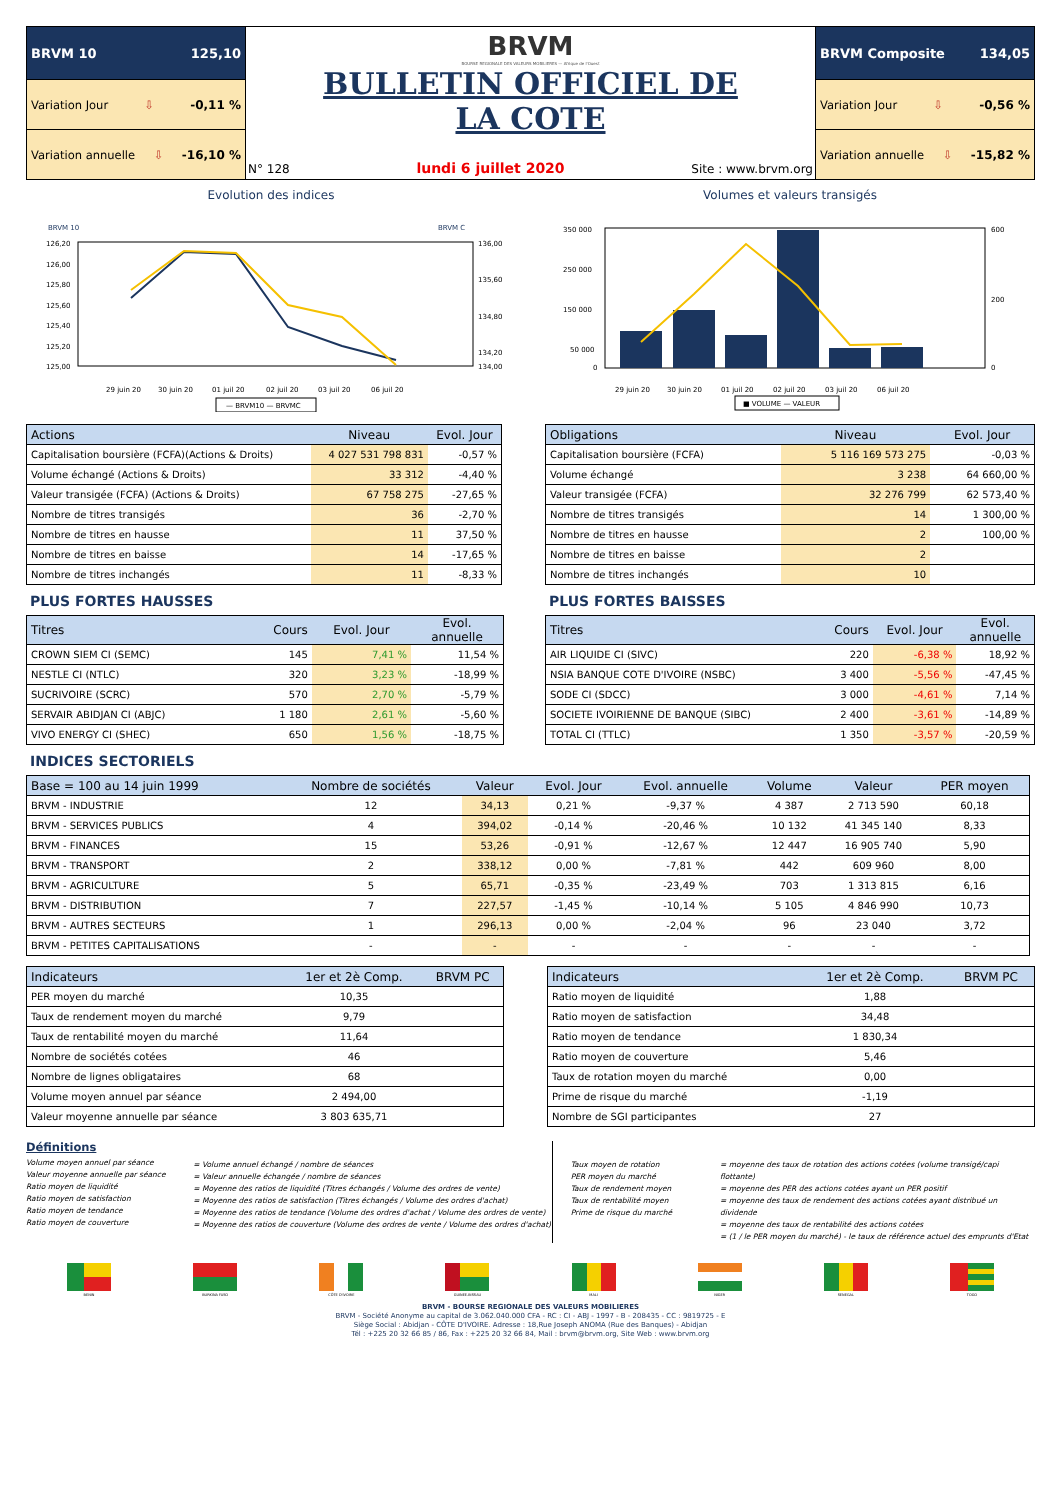BRVM 10 125,10
Variation Jour ⇩ -0,11 %
Variation annuelle ⇩ -16,10 %
BRVM
BOURSE REGIONALE DES VALEURS MOBILIERES — Afrique de l'Ouest
BULLETIN OFFICIEL DE
LA COTE
N° 128 lundi 6 juillet 2020 Site : www.brvm.org
BRVM Composite 134,05
Variation Jour ⇩ -0,56 %
Variation annuelle ⇩ -15,82 %
Evolution des indices
BRVM 10
BRVM C
126,20
126,00
125,80
125,60
125,40
125,20
125,00
136,00
135,60
134,80
134,20
134,00
29 juin 20
30 juin 20
01 juil 20
02 juil 20
03 juil 20
06 juil 20
— BRVM10 — BRVMC
Volumes et valeurs transigés
350 000
250 000
150 000
50 000
0
600
200
0
29 juin 20
30 juin 20
01 juil 20
02 juil 20
03 juil 20
06 juil 20
■ VOLUME — VALEUR
| Actions | Niveau | Evol. Jour |
| --- | --- | --- |
| Capitalisation boursière (FCFA)(Actions & Droits) | 4 027 531 798 831 | -0,57 % |
| Volume échangé (Actions & Droits) | 33 312 | -4,40 % |
| Valeur transigée (FCFA) (Actions & Droits) | 67 758 275 | -27,65 % |
| Nombre de titres transigés | 36 | -2,70 % |
| Nombre de titres en hausse | 11 | 37,50 % |
| Nombre de titres en baisse | 14 | -17,65 % |
| Nombre de titres inchangés | 11 | -8,33 % |
| Obligations | Niveau | Evol. Jour |
| --- | --- | --- |
| Capitalisation boursière (FCFA) | 5 116 169 573 275 | -0,03 % |
| Volume échangé | 3 238 | 64 660,00 % |
| Valeur transigée (FCFA) | 32 276 799 | 62 573,40 % |
| Nombre de titres transigés | 14 | 1 300,00 % |
| Nombre de titres en hausse | 2 | 100,00 % |
| Nombre de titres en baisse | 2 | |
| Nombre de titres inchangés | 10 | |
PLUS FORTES HAUSSES
| Titres | Cours | Evol. Jour | Evol. annuelle |
| --- | --- | --- | --- |
| CROWN SIEM CI (SEMC) | 145 | 7,41 % | 11,54 % |
| NESTLE CI (NTLC) | 320 | 3,23 % | -18,99 % |
| SUCRIVOIRE (SCRC) | 570 | 2,70 % | -5,79 % |
| SERVAIR ABIDJAN CI (ABJC) | 1 180 | 2,61 % | -5,60 % |
| VIVO ENERGY CI (SHEC) | 650 | 1,56 % | -18,75 % |
PLUS FORTES BAISSES
| Titres | Cours | Evol. Jour | Evol. annuelle |
| --- | --- | --- | --- |
| AIR LIQUIDE CI (SIVC) | 220 | -6,38 % | 18,92 % |
| NSIA BANQUE COTE D'IVOIRE (NSBC) | 3 400 | -5,56 % | -47,45 % |
| SODE CI (SDCC) | 3 000 | -4,61 % | 7,14 % |
| SOCIETE IVOIRIENNE DE BANQUE (SIBC) | 2 400 | -3,61 % | -14,89 % |
| TOTAL CI (TTLC) | 1 350 | -3,57 % | -20,59 % |
INDICES SECTORIELS
| Base = 100 au 14 juin 1999 | Nombre de sociétés | Valeur | Evol. Jour | Evol. annuelle | Volume | Valeur | PER moyen |
| --- | --- | --- | --- | --- | --- | --- | --- |
| BRVM - INDUSTRIE | 12 | 34,13 | 0,21 % | -9,37 % | 4 387 | 2 713 590 | 60,18 |
| BRVM - SERVICES PUBLICS | 4 | 394,02 | -0,14 % | -20,46 % | 10 132 | 41 345 140 | 8,33 |
| BRVM - FINANCES | 15 | 53,26 | -0,91 % | -12,67 % | 12 447 | 16 905 740 | 5,90 |
| BRVM - TRANSPORT | 2 | 338,12 | 0,00 % | -7,81 % | 442 | 609 960 | 8,00 |
| BRVM - AGRICULTURE | 5 | 65,71 | -0,35 % | -23,49 % | 703 | 1 313 815 | 6,16 |
| BRVM - DISTRIBUTION | 7 | 227,57 | -1,45 % | -10,14 % | 5 105 | 4 846 990 | 10,73 |
| BRVM - AUTRES SECTEURS | 1 | 296,13 | 0,00 % | -2,04 % | 96 | 23 040 | 3,72 |
| BRVM - PETITES CAPITALISATIONS | - | - | - | - | - | - | - |
| Indicateurs | 1er et 2è Comp. | BRVM PC |
| --- | --- | --- |
| PER moyen du marché | 10,35 | |
| Taux de rendement moyen du marché | 9,79 | |
| Taux de rentabilité moyen du marché | 11,64 | |
| Nombre de sociétés cotées | 46 | |
| Nombre de lignes obligataires | 68 | |
| Volume moyen annuel par séance | 2 494,00 | |
| Valeur moyenne annuelle par séance | 3 803 635,71 | |
| Indicateurs | 1er et 2è Comp. | BRVM PC |
| --- | --- | --- |
| Ratio moyen de liquidité | 1,88 | |
| Ratio moyen de satisfaction | 34,48 | |
| Ratio moyen de tendance | 1 830,34 | |
| Ratio moyen de couverture | 5,46 | |
| Taux de rotation moyen du marché | 0,00 | |
| Prime de risque du marché | -1,19 | |
| Nombre de SGI participantes | 27 | |
Définitions
Volume moyen annuel par séance
Valeur moyenne annuelle par séance
Ratio moyen de liquidité
Ratio moyen de satisfaction
Ratio moyen de tendance
Ratio moyen de couverture
= Volume annuel échangé / nombre de séances
= Valeur annuelle échangée / nombre de séances
= Moyenne des ratios de liquidité (Titres échangés / Volume des ordres de vente)
= Moyenne des ratios de satisfaction (Titres échangés / Volume des ordres d'achat)
= Moyenne des ratios de tendance (Volume des ordres d'achat / Volume des ordres de vente)
= Moyenne des ratios de couverture (Volume des ordres de vente / Volume des ordres d'achat)
Taux moyen de rotation
PER moyen du marché
Taux de rendement moyen
Taux de rentabilité moyen
Prime de risque du marché
= moyenne des taux de rotation des actions cotées (volume transigé/capi flottante)
= moyenne des PER des actions cotées ayant un PER positif
= moyenne des taux de rendement des actions cotées ayant distribué un dividende
= moyenne des taux de rentabilité des actions cotées
= (1 / le PER moyen du marché) - le taux de référence actuel des emprunts d'Etat
BENIN BURKINA FASO CÔTE D'IVOIRE GUINEE-BISSAU MALI NIGER SENEGAL TOGO
BRVM - BOURSE REGIONALE DES VALEURS MOBILIERES
BRVM - Société Anonyme au capital de 3.062.040.000 CFA - RC : CI - ABJ - 1997 - B - 208435 - CC : 9819725 - E
Siège Social : Abidjan - CÔTE D'IVOIRE. Adresse : 18,Rue Joseph ANOMA (Rue des Banques) - Abidjan
Tél : +225 20 32 66 85 / 86, Fax : +225 20 32 66 84, Mail : brvm@brvm.org, Site Web : www.brvm.org